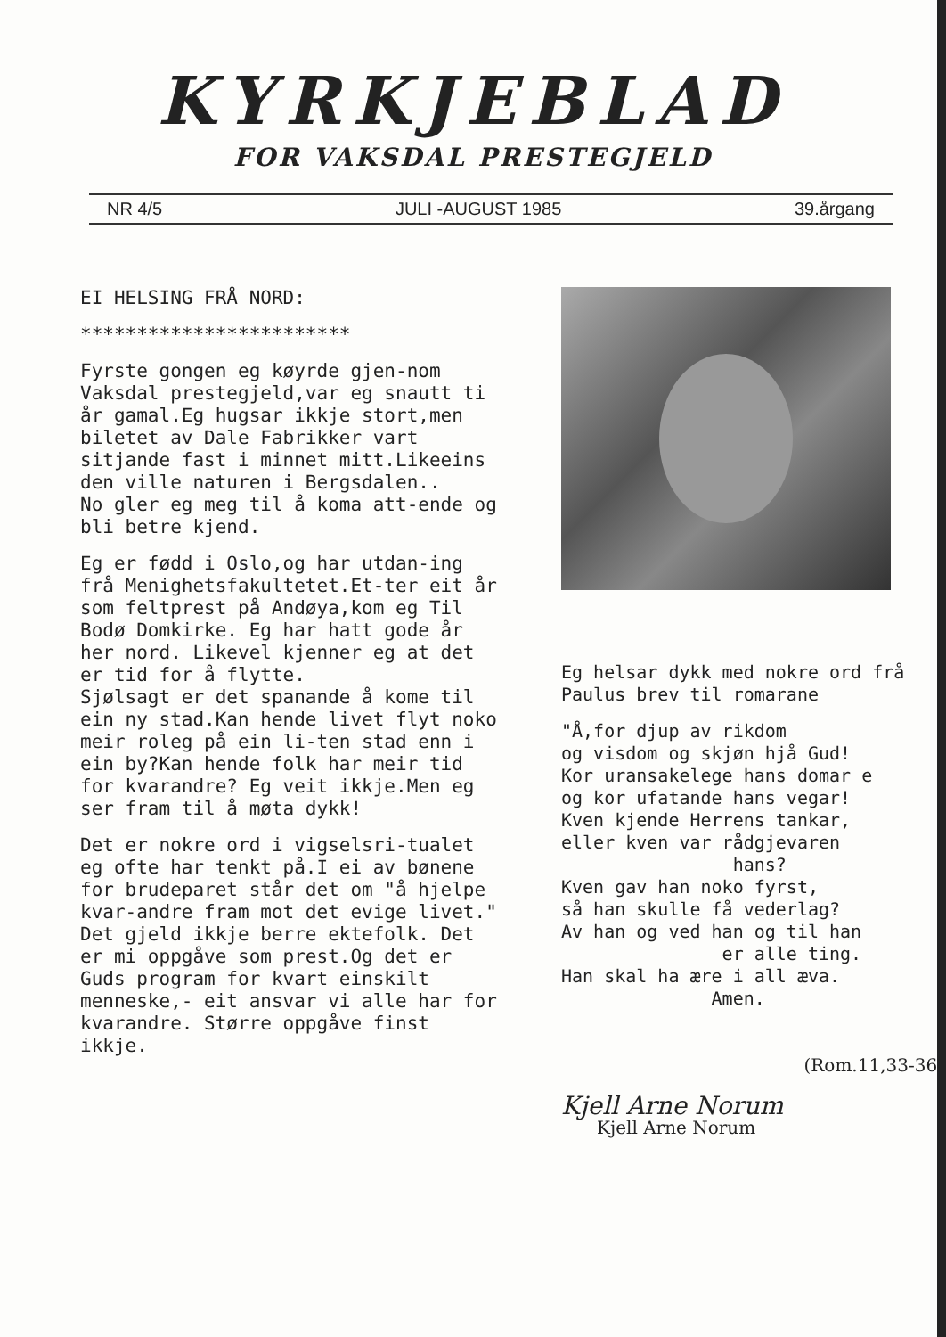KYRKJEBLAD
FOR VAKSDAL PRESTEGJELD
NR 4/5 JULI -AUGUST 1985 39.årgang
EI HELSING FRÅ NORD:
************************
Fyrste gongen eg køyrde gjen-nom Vaksdal prestegjeld,var eg snautt ti år gamal.Eg hugsar ikkje stort,men biletet av Dale Fabrikker vart sitjande fast i minnet mitt.Likeeins den ville naturen i Bergsdalen..
No gler eg meg til å koma att-ende og bli betre kjend.
Eg er fødd i Oslo,og har utdan-ing frå Menighetsfakultetet.Et-ter eit år som feltprest på Andøya,kom eg Til Bodø Domkirke. Eg har hatt gode år her nord. Likevel kjenner eg at det er tid for å flytte.
Sjølsagt er det spanande å kome til ein ny stad.Kan hende livet flyt noko meir roleg på ein li-ten stad enn i ein by?Kan hende folk har meir tid for kvarandre? Eg veit ikkje.Men eg ser fram til å møta dykk!
Det er nokre ord i vigselsri-tualet eg ofte har tenkt på.I ei av bønene for brudeparet står det om "å hjelpe kvar-andre fram mot det evige livet." Det gjeld ikkje berre ektefolk. Det er mi oppgåve som prest.Og det er Guds program for kvart einskilt menneske,- eit ansvar vi alle har for kvarandre. Større oppgåve finst ikkje.
Eg helsar dykk med nokre ord frå Paulus brev til romarane
"Å,for djup av rikdom
og visdom og skjøn hjå Gud!
Kor uransakelege hans domar e
og kor ufatande hans vegar!
Kven kjende Herrens tankar,
eller kven var rådgjevaren
hans?
Kven gav han noko fyrst,
så han skulle få vederlag?
Av han og ved han og til han
er alle ting.
Han skal ha ære i all æva.
Amen.
(Rom.11,33-36)
Kjell Arne Norum
Kjell Arne Norum